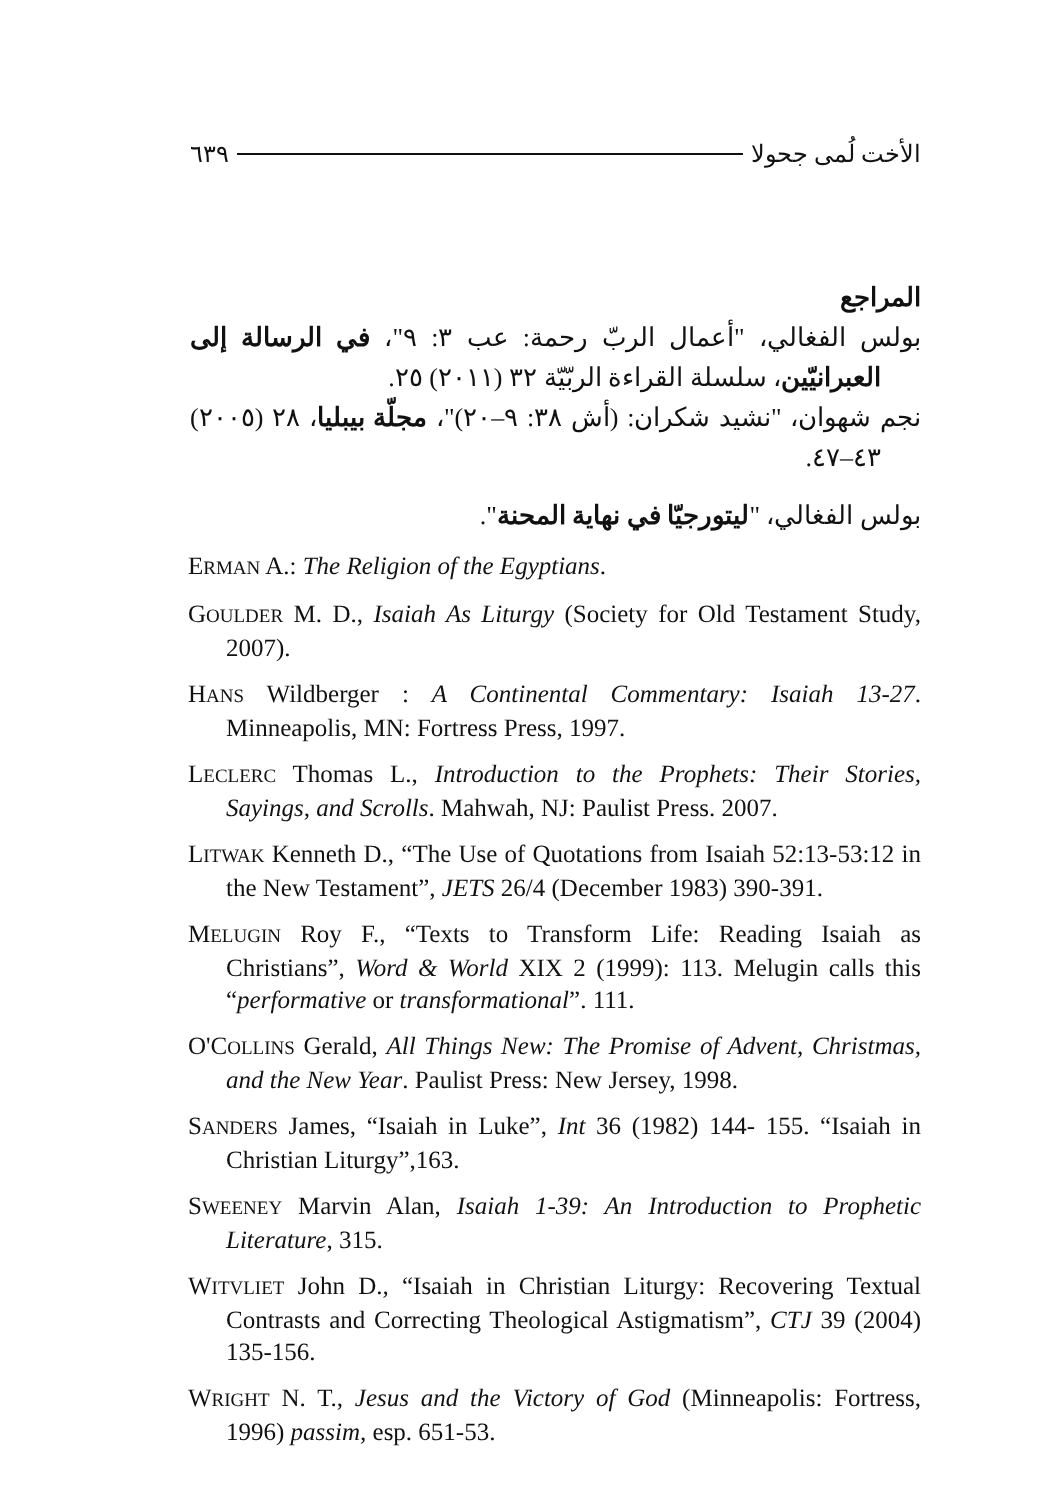الأخت لُمى جحولا ٦٣٩
المراجع
بولس الفغالي، "أعمال الربّ رحمة: عب ٣: ٩"، في الرسالة إلى العبرانيّين، سلسلة القراءة الربّيّة ٣٢ (٢٠١١) ٢٥.
نجم شهوان، "نشيد شكران: (أش ٣٨: ٩–٢٠)"، مجلّة بيبليا، ٢٨ (٢٠٠٥) ٤٣–٤٧.
بولس الفغالي، "ليتورجيّا في نهاية المحنة".
ERMAN A.: The Religion of the Egyptians.
GOULDER M. D., Isaiah As Liturgy (Society for Old Testament Study, 2007).
HANS Wildberger : A Continental Commentary: Isaiah 13-27. Minneapolis, MN: Fortress Press, 1997.
LECLERC Thomas L., Introduction to the Prophets: Their Stories, Sayings, and Scrolls. Mahwah, NJ: Paulist Press. 2007.
LITWAK Kenneth D., “The Use of Quotations from Isaiah 52:13-53:12 in the New Testament”, JETS 26/4 (December 1983) 390-391.
MELUGIN Roy F., “Texts to Transform Life: Reading Isaiah as Christians”, Word & World XIX 2 (1999): 113. Melugin calls this “performative or transformational”. 111.
O'COLLINS Gerald, All Things New: The Promise of Advent, Christmas, and the New Year. Paulist Press: New Jersey, 1998.
SANDERS James, “Isaiah in Luke”, Int 36 (1982) 144- 155. “Isaiah in Christian Liturgy”,163.
SWEENEY Marvin Alan, Isaiah 1-39: An Introduction to Prophetic Literature, 315.
WITVLIET John D., “Isaiah in Christian Liturgy: Recovering Textual Contrasts and Correcting Theological Astigmatism”, CTJ 39 (2004) 135-156.
WRIGHT N. T., Jesus and the Victory of God (Minneapolis: Fortress, 1996) passim, esp. 651-53.